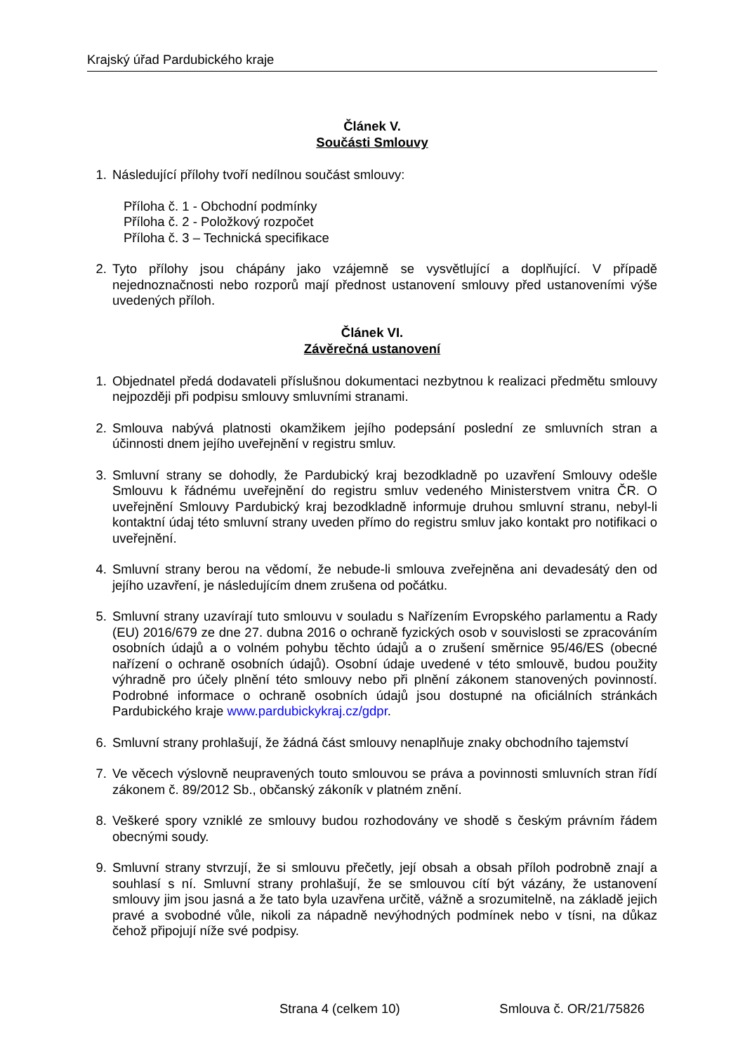Krajský úřad Pardubického kraje
Článek V.
Součásti Smlouvy
1. Následující přílohy tvoří nedílnou součást smlouvy:
Příloha č. 1 - Obchodní podmínky
Příloha č. 2 - Položkový rozpočet
Příloha č. 3 – Technická specifikace
2. Tyto přílohy jsou chápány jako vzájemně se vysvětlující a doplňující. V případě nejednoznačnosti nebo rozporů mají přednost ustanovení smlouvy před ustanoveními výše uvedených příloh.
Článek VI.
Závěrečná ustanovení
1. Objednatel předá dodavateli příslušnou dokumentaci nezbytnou k realizaci předmětu smlouvy nejpozději při podpisu smlouvy smluvními stranami.
2. Smlouva nabývá platnosti okamžikem jejího podepsání poslední ze smluvních stran a účinnosti dnem jejího uveřejnění v registru smluv.
3. Smluvní strany se dohodly, že Pardubický kraj bezodkladně po uzavření Smlouvy odešle Smlouvu k řádnému uveřejnění do registru smluv vedeného Ministerstvem vnitra ČR. O uveřejnění Smlouvy Pardubický kraj bezodkladně informuje druhou smluvní stranu, nebyl-li kontaktní údaj této smluvní strany uveden přímo do registru smluv jako kontakt pro notifikaci o uveřejnění.
4. Smluvní strany berou na vědomí, že nebude-li smlouva zveřejněna ani devadesátý den od jejího uzavření, je následujícím dnem zrušena od počátku.
5. Smluvní strany uzavírají tuto smlouvu v souladu s Nařízením Evropského parlamentu a Rady (EU) 2016/679 ze dne 27. dubna 2016 o ochraně fyzických osob v souvislosti se zpracováním osobních údajů a o volném pohybu těchto údajů a o zrušení směrnice 95/46/ES (obecné nařízení o ochraně osobních údajů). Osobní údaje uvedené v této smlouvě, budou použity výhradně pro účely plnění této smlouvy nebo při plnění zákonem stanovených povinností. Podrobné informace o ochraně osobních údajů jsou dostupné na oficiálních stránkách Pardubického kraje www.pardubickykraj.cz/gdpr.
6. Smluvní strany prohlašují, že žádná část smlouvy nenaplňuje znaky obchodního tajemství
7. Ve věcech výslovně neupravených touto smlouvou se práva a povinnosti smluvních stran řídí zákonem č. 89/2012 Sb., občanský zákoník v platném znění.
8. Veškeré spory vzniklé ze smlouvy budou rozhodovány ve shodě s českým právním řádem obecnými soudy.
9. Smluvní strany stvrzují, že si smlouvu přečetly, její obsah a obsah příloh podrobně znají a souhlasí s ní. Smluvní strany prohlašují, že se smlouvou cítí být vázány, že ustanovení smlouvy jim jsou jasná a že tato byla uzavřena určitě, vážně a srozumitelně, na základě jejich pravé a svobodné vůle, nikoli za nápadně nevýhodných podmínek nebo v tísni, na důkaz čehož připojují níže své podpisy.
Strana 4 (celkem 10) Smlouva č. OR/21/75826